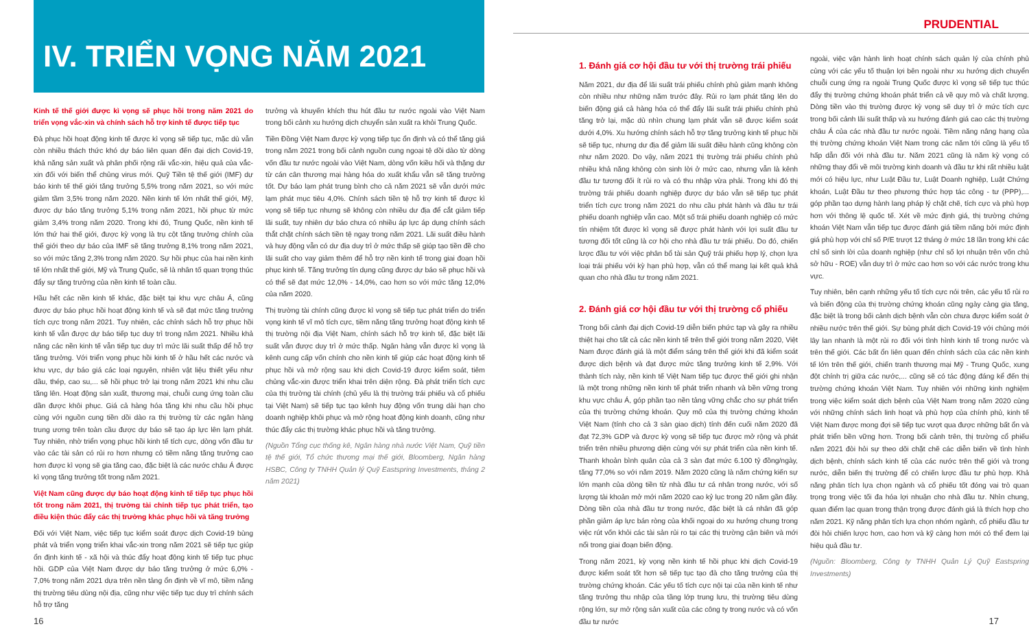IV. TRIỂN VỌNG NĂM 2021
Kinh tế thế giới được kì vọng sẽ phục hồi trong năm 2021 do triển vọng vắc-xin và chính sách hỗ trợ kinh tế được tiếp tục
Đà phục hồi hoạt động kinh tế được kì vọng sẽ tiếp tục, mặc dù vẫn còn nhiều thách thức khó dự báo liên quan đến đại dịch Covid-19, khả năng sản xuất và phân phối rộng rãi vắc-xin, hiệu quả của vắc-xin đối với biến thể chủng virus mới. Quỹ Tiền tệ thế giới (IMF) dự báo kinh tế thế giới tăng trưởng 5,5% trong năm 2021, so với mức giảm tầm 3,5% trong năm 2020. Nền kinh tế lớn nhất thế giới, Mỹ, được dự báo tăng trưởng 5,1% trong năm 2021, hồi phục từ mức giảm 3,4% trong năm 2020. Trong khi đó, Trung Quốc, nền kinh tế lớn thứ hai thế giới, được kỳ vọng là trụ cột tăng trưởng chính của thế giới theo dự báo của IMF sẽ tăng trưởng 8,1% trong năm 2021, so với mức tăng 2,3% trong năm 2020. Sự hồi phục của hai nền kinh tế lớn nhất thế giới, Mỹ và Trung Quốc, sẽ là nhân tố quan trọng thúc đẩy sự tăng trưởng của nền kinh tế toàn cầu.
Hầu hết các nền kinh tế khác, đặc biệt tại khu vực châu Á, cũng được dự báo phục hồi hoạt động kinh tế và sẽ đạt mức tăng trưởng tích cực trong năm 2021. Tuy nhiên, các chính sách hỗ trợ phục hồi kinh tế vẫn được dự báo tiếp tục duy trì trong năm 2021. Nhiều khả năng các nền kinh tế vẫn tiếp tục duy trì mức lãi suất thấp để hỗ trợ tăng trưởng. Với triển vọng phục hồi kinh tế ở hầu hết các nước và khu vực, dự báo giá các loại nguyên, nhiên vật liệu thiết yếu như dầu, thép, cao su,... sẽ hồi phục trở lại trong năm 2021 khi nhu cầu tăng lên. Hoạt động sản xuất, thương mại, chuỗi cung ứng toàn cầu dần được khôi phục. Giá cả hàng hóa tăng khi nhu cầu hồi phục cùng với nguồn cung tiền dồi dào ra thị trường từ các ngân hàng trung ương trên toàn cầu được dự báo sẽ tạo áp lực lên lạm phát. Tuy nhiên, nhờ triển vọng phục hồi kinh tế tích cực, dòng vốn đầu tư vào các tài sản có rủi ro hơn nhưng có tiềm năng tăng trưởng cao hơn được kì vọng sẽ gia tăng cao, đặc biệt là các nước châu Á được kì vọng tăng trưởng tốt trong năm 2021.
Việt Nam cũng được dự báo hoạt động kinh tế tiếp tục phục hồi tốt trong năm 2021, thị trường tài chính tiếp tục phát triển, tạo điều kiện thúc đẩy các thị trường khác phục hồi và tăng trưởng
Đối với Việt Nam, việc tiếp tục kiểm soát được dịch Covid-19 bùng phát và triển vọng triển khai vắc-xin trong năm 2021 sẽ tiếp tục giúp ổn định kinh tế - xã hội và thúc đẩy hoạt động kinh tế tiếp tục phục hồi. GDP của Việt Nam được dự báo tăng trưởng ở mức 6,0% - 7,0% trong năm 2021 dựa trên nền tảng ổn định về vĩ mô, tiềm năng thị trường tiêu dùng nội địa, cũng như việc tiếp tục duy trì chính sách hỗ trợ tăng
trưởng và khuyến khích thu hút đầu tư nước ngoài vào Việt Nam trong bối cảnh xu hướng dịch chuyển sản xuất ra khỏi Trung Quốc.
Tiền Đồng Việt Nam được kỳ vọng tiếp tục ổn định và có thể tăng giá trong năm 2021 trong bối cảnh nguồn cung ngoại tệ dồi dào từ dòng vốn đầu tư nước ngoài vào Việt Nam, dòng vốn kiều hối và thặng dư từ cán cân thương mại hàng hóa do xuất khẩu vẫn sẽ tăng trưởng tốt. Dự báo lạm phát trung bình cho cả năm 2021 sẽ vẫn dưới mức lạm phát mục tiêu 4,0%. Chính sách tiền tệ hỗ trợ kinh tế được kì vọng sẽ tiếp tục nhưng sẽ không còn nhiều dư địa để cắt giảm tiếp lãi suất, tuy nhiên dự báo chưa có nhiều áp lực áp dụng chính sách thắt chặt chính sách tiền tệ ngay trong năm 2021. Lãi suất điều hành và huy động vẫn có dư địa duy trì ở mức thấp sẽ giúp tạo tiền đề cho lãi suất cho vay giảm thêm để hỗ trợ nền kinh tế trong giai đoạn hồi phục kinh tế. Tăng trưởng tín dụng cũng được dự báo sẽ phục hồi và có thể sẽ đạt mức 12,0% - 14,0%, cao hơn so với mức tăng 12,0% của năm 2020.
Thị trường tài chính cũng được kì vọng sẽ tiếp tục phát triển do triển vọng kinh tế vĩ mô tích cực, tiềm năng tăng trưởng hoạt động kinh tế thị trường nội địa Việt Nam, chính sách hỗ trợ kinh tế, đặc biệt lãi suất vẫn được duy trì ở mức thấp. Ngân hàng vẫn được kì vọng là kênh cung cấp vốn chính cho nền kinh tế giúp các hoạt động kinh tế phục hồi và mở rộng sau khi dịch Covid-19 được kiểm soát, tiêm chủng vắc-xin được triển khai trên diện rộng. Đà phát triển tích cực của thị trường tài chính (chủ yếu là thị trường trái phiếu và cổ phiếu tại Việt Nam) sẽ tiếp tục tạo kênh huy động vốn trung dài hạn cho doanh nghiệp khôi phục và mở rộng hoạt động kinh doanh, cũng như thúc đẩy các thị trường khác phục hồi và tăng trưởng.
(Nguồn Tổng cục thống kê, Ngân hàng nhà nước Việt Nam, Quỹ tiền tệ thế giới, Tổ chức thương mại thế giới, Bloomberg, Ngân hàng HSBC, Công ty TNHH Quản lý Quỹ Eastspring Investments, tháng 2 năm 2021)
16
PRUDENTIAL
1. Đánh giá cơ hội đầu tư với thị trường trái phiếu
Năm 2021, dư địa để lãi suất trái phiếu chính phủ giảm mạnh không còn nhiều như những năm trước đây. Rủi ro lạm phát tăng lên do biến động giá cả hàng hóa có thể đẩy lãi suất trái phiếu chính phủ tăng trở lại, mặc dù nhìn chung lạm phát vẫn sẽ được kiểm soát dưới 4,0%. Xu hướng chính sách hỗ trợ tăng trưởng kinh tế phục hồi sẽ tiếp tục, nhưng dư địa để giảm lãi suất điều hành cũng không còn như năm 2020. Do vậy, năm 2021 thị trường trái phiếu chính phủ nhiều khả năng không còn sinh lời ở mức cao, nhưng vẫn là kênh đầu tư tương đối ít rủi ro và có thu nhập vừa phải. Trong khi đó thị trường trái phiếu doanh nghiệp được dự báo vẫn sẽ tiếp tục phát triển tích cực trong năm 2021 do nhu cầu phát hành và đầu tư trái phiếu doanh nghiệp vẫn cao. Một số trái phiếu doanh nghiệp có mức tín nhiệm tốt được kì vọng sẽ được phát hành với lợi suất đầu tư tương đối tốt cũng là cơ hội cho nhà đầu tư trái phiếu. Do đó, chiến lược đầu tư với việc phân bổ tài sản Quỹ trái phiếu hợp lý, chọn lựa loại trái phiếu với kỳ hạn phù hợp, vẫn có thể mang lại kết quả khả quan cho nhà đầu tư trong năm 2021.
2. Đánh giá cơ hội đầu tư với thị trường cổ phiếu
Trong bối cảnh đại dịch Covid-19 diễn biến phức tạp và gây ra nhiều thiệt hại cho tất cả các nền kinh tế trên thế giới trong năm 2020, Việt Nam được đánh giá là một điểm sáng trên thế giới khi đã kiểm soát được dịch bệnh và đạt được mức tăng trưởng kinh tế 2,9%. Với thành tích này, nền kinh tế Việt Nam tiếp tục được thế giới ghi nhận là một trong những nền kinh tế phát triển nhanh và bền vững trong khu vực châu Á, góp phần tạo nền tảng vững chắc cho sự phát triển của thị trường chứng khoán. Quy mô của thị trường chứng khoán Việt Nam (tính cho cả 3 sàn giao dịch) tính đến cuối năm 2020 đã đạt 72,3% GDP và được kỳ vọng sẽ tiếp tục được mở rộng và phát triển trên nhiều phương diện cùng với sự phát triển của nền kinh tế. Thanh khoản bình quân của cả 3 sàn đạt mức 6.100 tỷ đồng/ngày, tăng 77,0% so với năm 2019. Năm 2020 cũng là năm chứng kiến sự lớn mạnh của dòng tiền từ nhà đầu tư cá nhân trong nước, với số lượng tài khoản mở mới năm 2020 cao kỷ lục trong 20 năm gần đây. Dòng tiền của nhà đầu tư trong nước, đặc biệt là cá nhân đã góp phần giảm áp lực bán ròng của khối ngoại do xu hướng chung trong việc rút vốn khỏi các tài sản rủi ro tại các thị trường cận biên và mới nổi trong giai đoạn biến động.
Trong năm 2021, kỳ vọng nền kinh tế hồi phục khi dịch Covid-19 được kiểm soát tốt hơn sẽ tiếp tục tạo đà cho tăng trưởng của thị trường chứng khoán. Các yếu tố tích cực nội tại của nền kinh tế như tăng trưởng thu nhập của tầng lớp trung lưu, thị trường tiêu dùng rộng lớn, sự mở rộng sản xuất của các công ty trong nước và có vốn đầu tư nước
ngoài, việc vận hành linh hoạt chính sách quản lý của chính phủ cùng với các yếu tố thuận lợi bên ngoài như xu hướng dịch chuyển chuỗi cung ứng ra ngoài Trung Quốc được kì vọng sẽ tiếp tục thúc đẩy thị trường chứng khoán phát triển cả về quy mô và chất lượng. Dòng tiền vào thị trường được kỳ vọng sẽ duy trì ở mức tích cực trong bối cảnh lãi suất thấp và xu hướng đánh giá cao các thị trường châu Á của các nhà đầu tư nước ngoài. Tiềm năng nâng hạng của thị trường chứng khoán Việt Nam trong các năm tới cũng là yếu tố hấp dẫn đối với nhà đầu tư. Năm 2021 cũng là năm kỳ vọng có những thay đổi về môi trường kinh doanh và đầu tư khi rất nhiều luật mới có hiệu lực, như Luật Đầu tư, Luật Doanh nghiệp, Luật Chứng khoán, Luật Đầu tư theo phương thức hợp tác công - tư (PPP),... góp phần tạo dựng hành lang pháp lý chặt chẽ, tích cực và phù hợp hơn với thông lệ quốc tế. Xét về mức định giá, thị trường chứng khoán Việt Nam vẫn tiếp tục được đánh giá tiềm năng bởi mức định giá phù hợp với chỉ số P/E trượt 12 tháng ở mức 18 lần trong khi các chỉ số sinh lời của doanh nghiệp (như chỉ số lợi nhuận trên vốn chủ sở hữu - ROE) vẫn duy trì ở mức cao hơn so với các nước trong khu vực.
Tuy nhiên, bên cạnh những yếu tố tích cực nói trên, các yếu tố rủi ro và biến động của thị trường chứng khoán cũng ngày càng gia tăng, đặc biệt là trong bối cảnh dịch bệnh vẫn còn chưa được kiểm soát ở nhiều nước trên thế giới. Sự bùng phát dịch Covid-19 với chủng mới lây lan nhanh là một rủi ro đối với tình hình kinh tế trong nước và trên thế giới. Các bất ổn liên quan đến chính sách của các nền kinh tế lớn trên thế giới, chiến tranh thương mại Mỹ - Trung Quốc, xung đột chính trị giữa các nước,... cũng sẽ có tác động đáng kể đến thị trường chứng khoán Việt Nam. Tuy nhiên với những kinh nghiệm trong việc kiểm soát dịch bệnh của Việt Nam trong năm 2020 cùng với những chính sách linh hoạt và phù hợp của chính phủ, kinh tế Việt Nam được mong đợi sẽ tiếp tục vượt qua được những bất ổn và phát triển bền vững hơn. Trong bối cảnh trên, thị trường cổ phiếu năm 2021 đòi hỏi sự theo dõi chặt chẽ các diễn biến về tình hình dịch bệnh, chính sách kinh tế của các nước trên thế giới và trong nước, diễn biến thị trường để có chiến lược đầu tư phù hợp. Khả năng phân tích lựa chọn ngành và cổ phiếu tốt đóng vai trò quan trọng trong việc tối đa hóa lợi nhuận cho nhà đầu tư. Nhìn chung, quan điểm lạc quan trong thận trọng được đánh giá là thích hợp cho năm 2021. Kỹ năng phân tích lựa chọn nhóm ngành, cổ phiếu đầu tư đòi hỏi chiến lược hơn, cao hơn và kỹ càng hơn mới có thể đem lại hiệu quả đầu tư.
(Nguồn: Bloomberg, Công ty TNHH Quản Lý Quỹ Eastspring Investments)
17